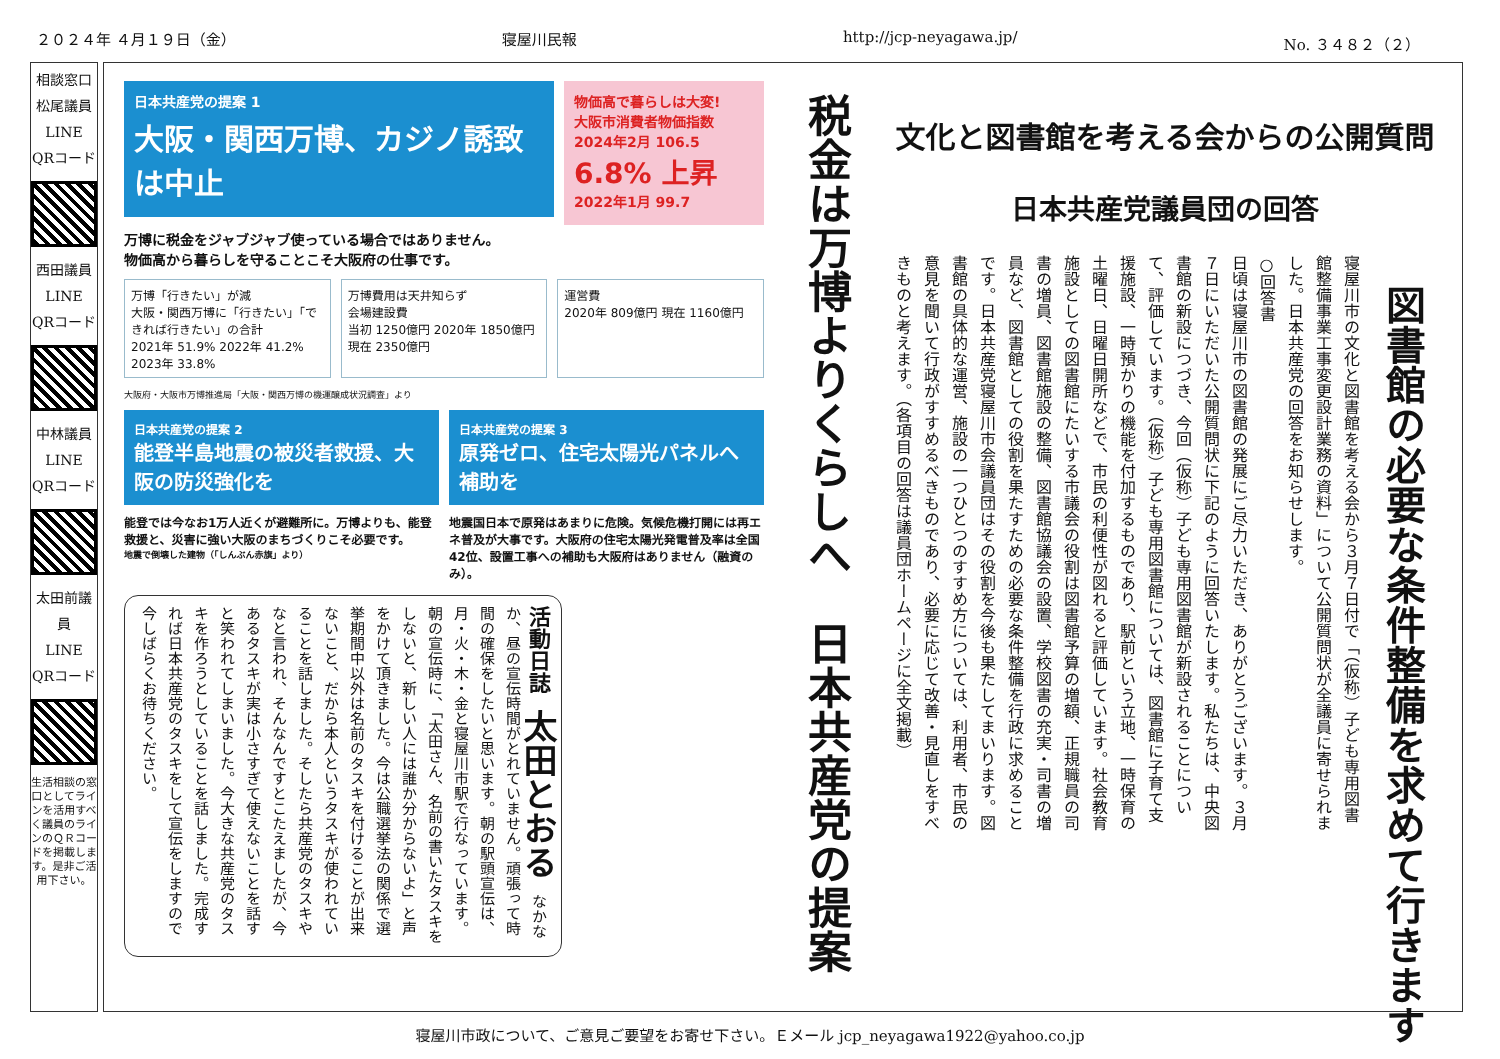２０２４年 ４月１９日（金） 寝屋川民報 http://jcp-neyagawa.jp/ No. ３４８２（２）
相談窓口
松尾議員
LINE
QRコード
西田議員
LINE
QRコード
中林議員
LINE
QRコード
太田前議員
LINE
QRコード
生活相談の窓口としてラインを活用すべく議員のラインのＱＲコードを掲載します。是非ご活用下さい。
日本共産党の提案 1
大阪・関西万博、カジノ誘致は中止
物価高で暮らしは大変!
大阪市消費者物価指数
2024年2月 106.5
6.8% 上昇
2022年1月 99.7
万博に税金をジャブジャブ使っている場合ではありません。
物価高から暮らしを守ることこそ大阪府の仕事です。
万博「行きたい」が減
大阪・関西万博に「行きたい」「できれば行きたい」の合計
2021年 51.9% 2022年 41.2% 2023年 33.8%
万博費用は天井知らず
会場建設費
当初 1250億円 2020年 1850億円 現在 2350億円
運営費
2020年 809億円 現在 1160億円
大阪府・大阪市万博推進局「大阪・関西万博の機運醸成状況調査」より
日本共産党の提案 2
能登半島地震の被災者救援、大阪の防災強化を
能登では今なお1万人近くが避難所に。万博よりも、能登救援と、災害に強い大阪のまちづくりこそ必要です。
地震で倒壊した建物（「しんぶん赤旗」より）
日本共産党の提案 3
原発ゼロ、住宅太陽光パネルへ補助を
地震国日本で原発はあまりに危険。気候危機打開には再エネ普及が大事です。大阪府の住宅太陽光発電普及率は全国42位、設置工事への補助も大阪府はありません（融資のみ）。
活動日誌　太田とおる　なかなか、昼の宣伝時間がとれていません。頑張って時間の確保をしたいと思います。朝の駅頭宣伝は、月・火・木・金と寝屋川市駅で行なっています。朝の宣伝時に、「太田さん、名前の書いたタスキをしないと、新しい人には誰か分からないよ」と声をかけて頂きました。今は公職選挙法の関係で選挙期間中以外は名前のタスキを付けることが出来ないこと、だから本人というタスキが使われていることを話しました。そしたら共産党のタスキやなと言われ、そんなんですとこたえましたが、今あるタスキが実は小さすぎて使えないことを話すと笑われてしまいました。今大きな共産党のタスキを作ろうとしていることを話しました。完成すれば日本共産党のタスキをして宣伝をしますので今しばらくお待ちください。
税金は万博よりくらしへ　日本共産党の提案
文化と図書館を考える会からの公開質問
日本共産党議員団の回答
寝屋川市の文化と図書館を考える会から３月７日付で「（仮称）子ども専用図書館整備事業工事変更設計業務の資料」について公開質問状が全議員に寄せられました。日本共産党の回答をお知らせします。
○回答書
日頃は寝屋川市の図書館の発展にご尽力いただき、ありがとうございます。３月７日にいただいた公開質問状に下記のように回答いたします。私たちは、中央図書館の新設につづき、今回（仮称）子ども専用図書館が新設されることについて、評価しています。（仮称）子ども専用図書館については、図書館に子育て支援施設、一時預かりの機能を付加するものであり、駅前という立地、一時保育の土曜日、日曜日開所などで、市民の利便性が図れると評価しています。社会教育施設としての図書館にたいする市議会の役割は図書館予算の増額、正規職員の司書の増員、図書館施設の整備、図書館協議会の設置、学校図書の充実・司書の増員など、図書館としての役割を果たすための必要な条件整備を行政に求めることです。日本共産党寝屋川市会議員団はその役割を今後も果たしてまいります。図書館の具体的な運営、施設の一つひとつのすすめ方については、利用者、市民の意見を聞いて行政がすすめるべきものであり、必要に応じて改善・見直しをすべきものと考えます。（各項目の回答は議員団ホームページに全文掲載）
図書館の必要な条件整備を求めて行きます
寝屋川市政について、ご意見ご要望をお寄せ下さい。Ｅメール jcp_neyagawa1922@yahoo.co.jp